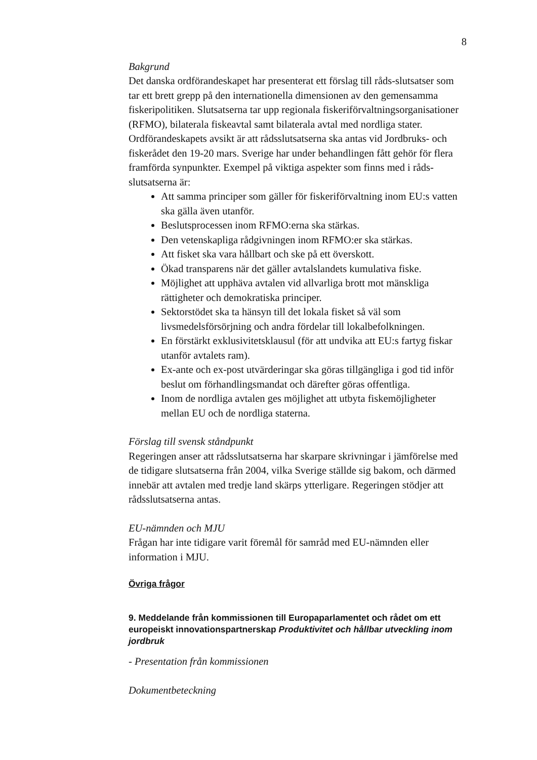8
Bakgrund
Det danska ordförandeskapet har presenterat ett förslag till råds-slutsatser som tar ett brett grepp på den internationella dimensionen av den gemensamma fiskeripolitiken. Slutsatserna tar upp regionala fiskeriförvaltningsorganisationer (RFMO), bilaterala fiskeavtal samt bilaterala avtal med nordliga stater. Ordförandeskapets avsikt är att rådsslutsatserna ska antas vid Jordbruks- och fiskerådet den 19-20 mars. Sverige har under behandlingen fått gehör för flera framförda synpunkter. Exempel på viktiga aspekter som finns med i råds-slutsatserna är:
Att samma principer som gäller för fiskeriförvaltning inom EU:s vatten ska gälla även utanför.
Beslutsprocessen inom RFMO:erna ska stärkas.
Den vetenskapliga rådgivningen inom RFMO:er ska stärkas.
Att fisket ska vara hållbart och ske på ett överskott.
Ökad transparens när det gäller avtalslandets kumulativa fiske.
Möjlighet att upphäva avtalen vid allvarliga brott mot mänskliga rättigheter och demokratiska principer.
Sektorstödet ska ta hänsyn till det lokala fisket så väl som livsmedelsförsörjning och andra fördelar till lokalbefolkningen.
En förstärkt exklusivitetsklausul (för att undvika att EU:s fartyg fiskar utanför avtalets ram).
Ex-ante och ex-post utvärderingar ska göras tillgängliga i god tid inför beslut om förhandlingsmandat och därefter göras offentliga.
Inom de nordliga avtalen ges möjlighet att utbyta fiskemöjligheter mellan EU och de nordliga staterna.
Förslag till svensk ståndpunkt
Regeringen anser att rådsslutsatserna har skarpare skrivningar i jämförelse med de tidigare slutsatserna från 2004, vilka Sverige ställde sig bakom, och därmed innebär att avtalen med tredje land skärps ytterligare. Regeringen stödjer att rådsslutsatserna antas.
EU-nämnden och MJU
Frågan har inte tidigare varit föremål för samråd med EU-nämnden eller information i MJU.
Övriga frågor
9. Meddelande från kommissionen till Europaparlamentet och rådet om ett europeiskt innovationspartnerskap Produktivitet och hållbar utveckling inom jordbruk
- Presentation från kommissionen
Dokumentbeteckning